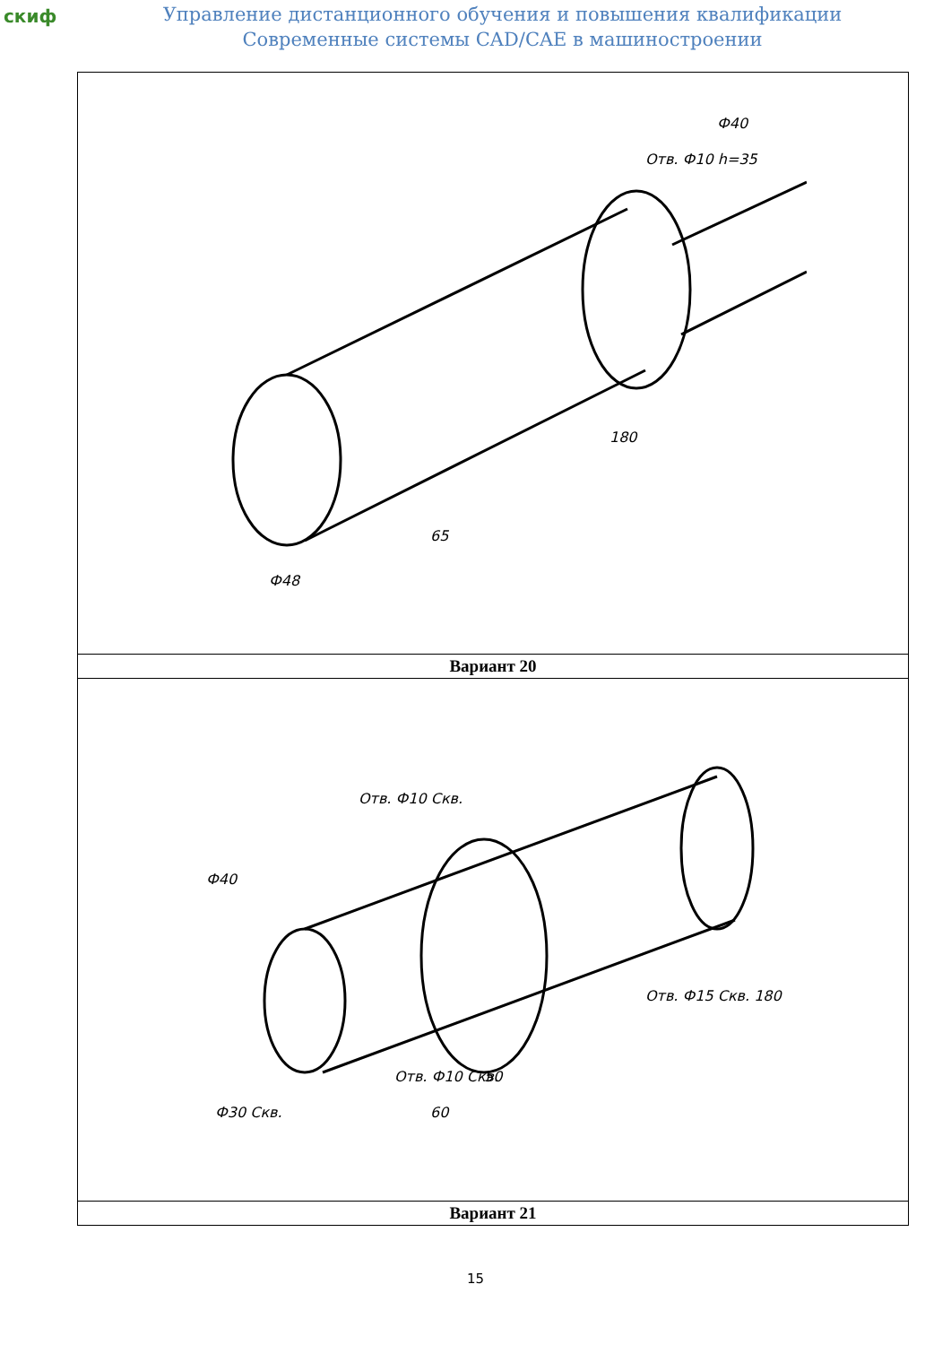скиф
Управление дистанционного обучения и повышения квалификации
Современные системы CAD/CAE в машиностроении
| Ф48 65 180 Отв. Ф10 h=35 Ф40 |
| Вариант 20 |
| Ф40 Ф30 Скв. Отв. Ф10 Скв. Отв. Ф10 Скв. Отв. Ф15 Скв. 180 50 60 |
| Вариант 21 |
15